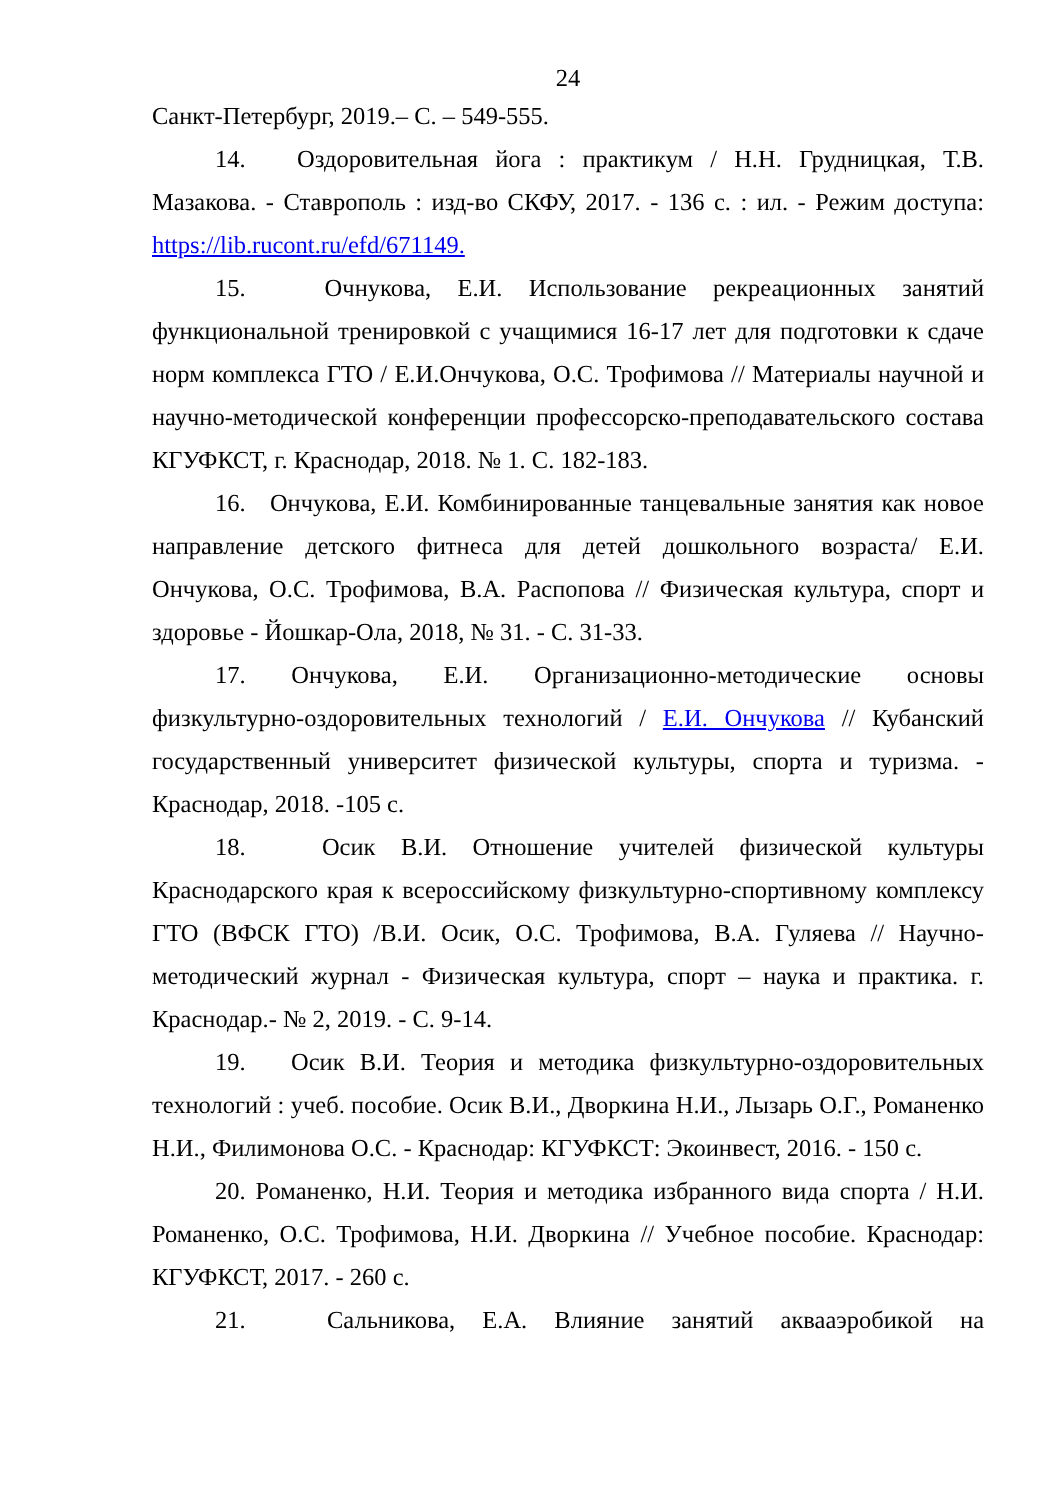24
Санкт-Петербург, 2019.– С. – 549-555.
14. Оздоровительная йога : практикум / Н.Н. Грудницкая, Т.В. Мазакова. - Ставрополь : изд-во СКФУ, 2017. - 136 с. : ил. - Режим доступа: https://lib.rucont.ru/efd/671149.
15. Очнукова, Е.И. Использование рекреационных занятий функциональной тренировкой с учащимися 16-17 лет для подготовки к сдаче норм комплекса ГТО / Е.И.Ончукова, О.С. Трофимова // Материалы научной и научно-методической конференции профессорско-преподавательского состава КГУФКСТ, г. Краснодар, 2018. № 1. С. 182-183.
16. Ончукова, Е.И. Комбинированные танцевальные занятия как новое направление детского фитнеса для детей дошкольного возраста/ Е.И. Ончукова, О.С. Трофимова, В.А. Распопова // Физическая культура, спорт и здоровье - Йошкар-Ола, 2018, № 31. - С. 31-33.
17. Ончукова, Е.И. Организационно-методические основы физкультурно-оздоровительных технологий / Е.И. Ончукова // Кубанский государственный университет физической культуры, спорта и туризма. - Краснодар, 2018. -105 с.
18. Осик В.И. Отношение учителей физической культуры Краснодарского края к всероссийскому физкультурно-спортивному комплексу ГТО (ВФСК ГТО) /В.И. Осик, О.С. Трофимова, В.А. Гуляева // Научно-методический журнал - Физическая культура, спорт – наука и практика. г. Краснодар.- № 2, 2019. - С. 9-14.
19. Осик В.И. Теория и методика физкультурно-оздоровительных технологий : учеб. пособие. Осик В.И., Дворкина Н.И., Лызарь О.Г., Романенко Н.И., Филимонова О.С. - Краснодар: КГУФКСТ: Экоинвест, 2016. - 150 с.
20. Романенко, Н.И. Теория и методика избранного вида спорта / Н.И. Романенко, О.С. Трофимова, Н.И. Дворкина // Учебное пособие. Краснодар: КГУФКСТ, 2017. - 260 с.
21. Сальникова, Е.А. Влияние занятий аквааэробикой на